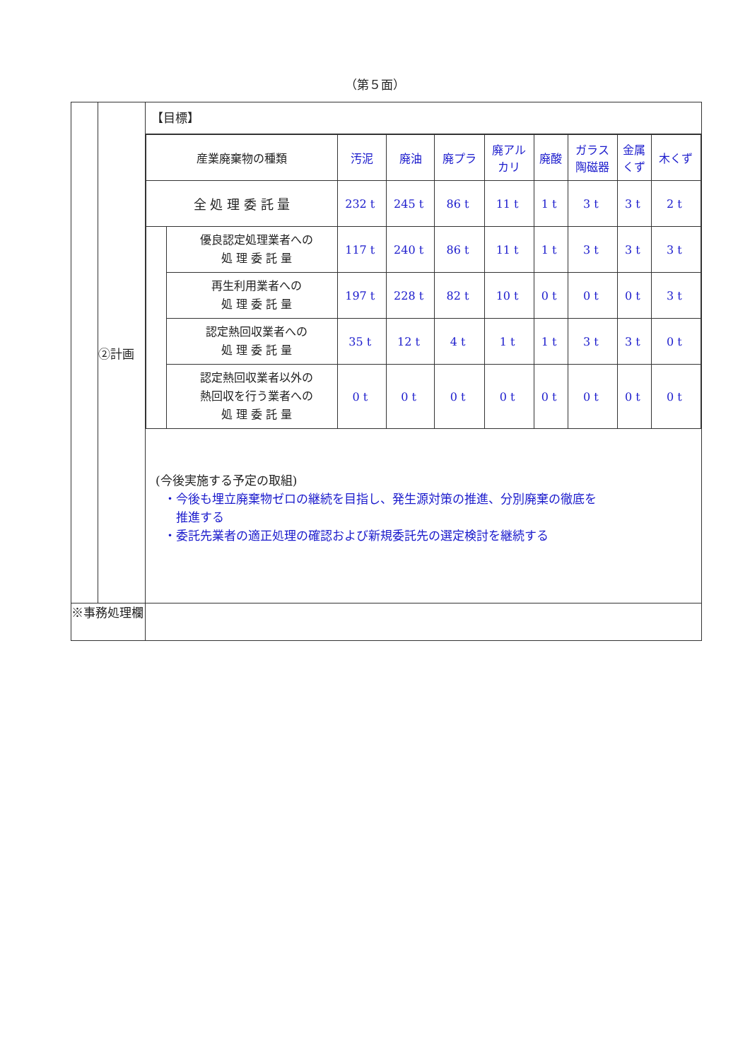（第５面）
| | ②計画 | 【目標】 / 産業廃棄物の種類 / / 汚泥 / 廃油 / 廃プラ / 廃アル カリ / 廃酸 / ガラス 陶磁器 / 金属 くず / 木くず / / 全 処 理 委 託 量 / / 232 t / 245 t / 86 t / 11 t / 1 t / 3 t / 3 t / 2 t / / / 優良認定処理業者への 処 理 委 託 量 / 117 t / 240 t / 86 t / 11 t / 1 t / 3 t / 3 t / 3 t / / / 再生利用業者への 処 理 委 託 量 / 197 t / 228 t / 82 t / 10 t / 0 t / 0 t / 0 t / 3 t / / / 認定熱回収業者への 処 理 委 託 量 / 35 t / 12 t / 4 t / 1 t / 1 t / 3 t / 3 t / 0 t / / / 認定熱回収業者以外の 熱回収を行う業者への 処 理 委 託 量 / 0 t / 0 t / 0 t / 0 t / 0 t / 0 t / 0 t / 0 t / (今後実施する予定の取組) ・今後も埋立廃棄物ゼロの継続を目指し、発生源対策の推進、分別廃棄の徹底を 推進する ・委託先業者の適正処理の確認および新規委託先の選定検討を継続する |
| ※事務処理欄 | | |